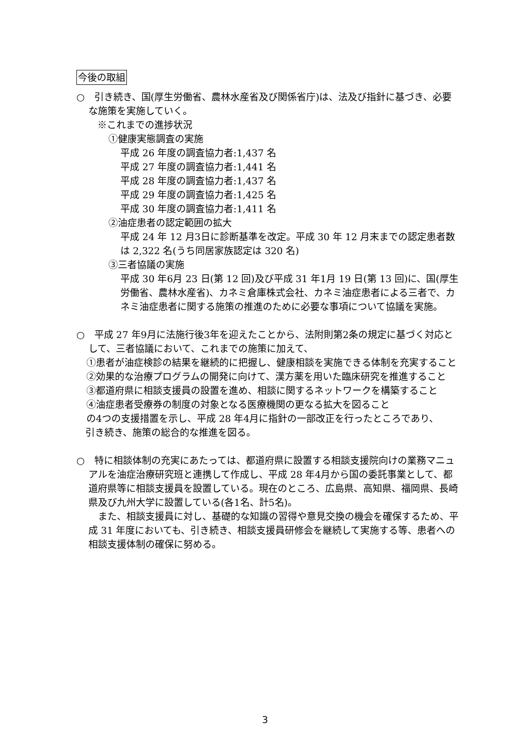今後の取組
○　引き続き、国(厚生労働省、農林水産省及び関係省庁)は、法及び指針に基づき、必要な施策を実施していく。
※これまでの進捗状況
①健康実態調査の実施
平成 26 年度の調査協力者:1,437 名
平成 27 年度の調査協力者:1,441 名
平成 28 年度の調査協力者:1,437 名
平成 29 年度の調査協力者:1,425 名
平成 30 年度の調査協力者:1,411 名
②油症患者の認定範囲の拡大
平成 24 年 12 月3日に診断基準を改定。平成 30 年 12 月末までの認定患者数は 2,322 名(うち同居家族認定は 320 名)
③三者協議の実施
平成 30 年6月 23 日(第 12 回)及び平成 31 年1月 19 日(第 13 回)に、国(厚生労働省、農林水産省)、カネミ倉庫株式会社、カネミ油症患者による三者で、カネミ油症患者に関する施策の推進のために必要な事項について協議を実施。
○　平成 27 年9月に法施行後3年を迎えたことから、法附則第2条の規定に基づく対応として、三者協議において、これまでの施策に加えて、
①患者が油症検診の結果を継続的に把握し、健康相談を実施できる体制を充実すること
②効果的な治療プログラムの開発に向けて、漢方薬を用いた臨床研究を推進すること
③都道府県に相談支援員の設置を進め、相談に関するネットワークを構築すること
④油症患者受療券の制度の対象となる医療機関の更なる拡大を図ること
の4つの支援措置を示し、平成 28 年4月に指針の一部改正を行ったところであり、
引き続き、施策の総合的な推進を図る。
○　特に相談体制の充実にあたっては、都道府県に設置する相談支援院向けの業務マニュアルを油症治療研究班と連携して作成し、平成 28 年4月から国の委託事業として、都道府県等に相談支援員を設置している。現在のところ、広島県、高知県、福岡県、長崎県及び九州大学に設置している(各1名、計5名)。
　また、相談支援員に対し、基礎的な知識の習得や意見交換の機会を確保するため、平成 31 年度においても、引き続き、相談支援員研修会を継続して実施する等、患者への相談支援体制の確保に努める。
3